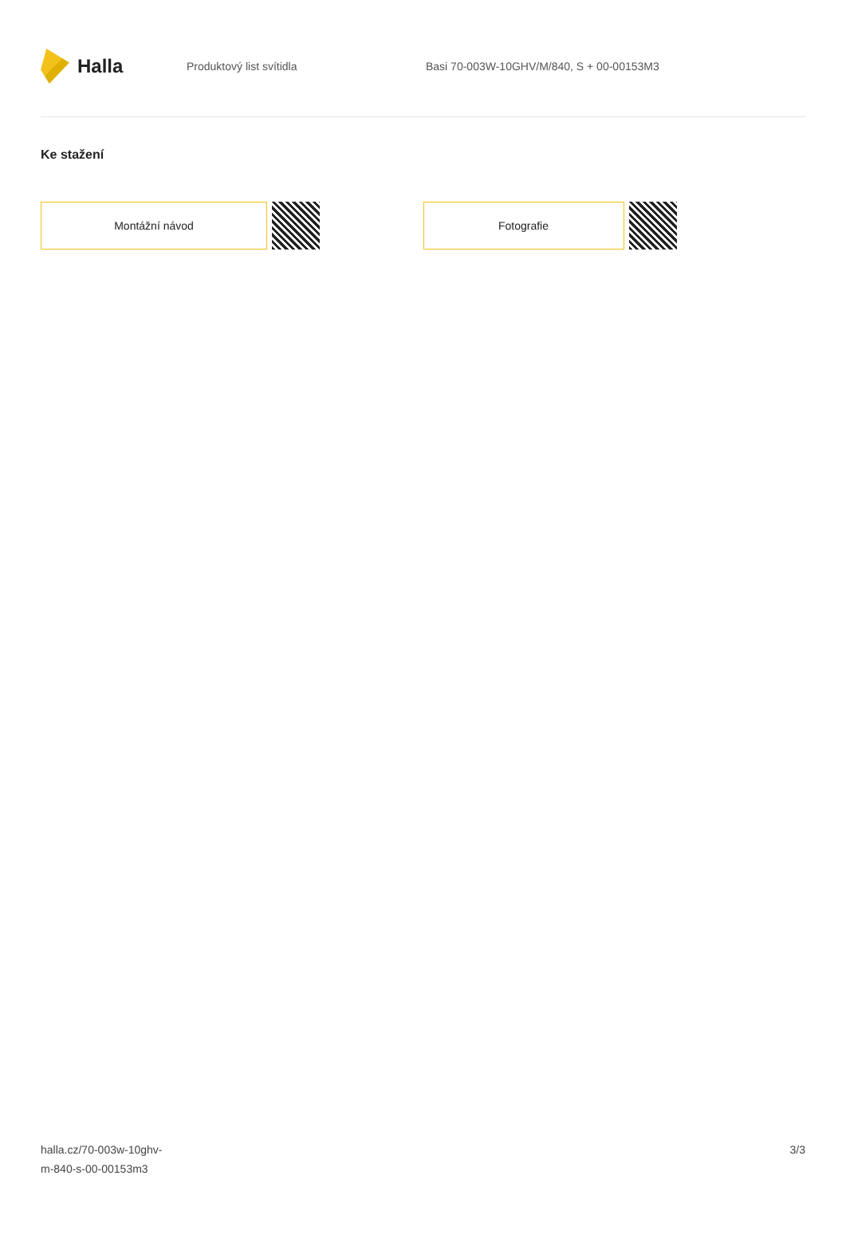Halla
Produktový list svítidla
Basi 70-003W-10GHV/M/840, S + 00-00153M3
Ke stažení
Montážní návod Fotografie
halla.cz/70-003w-10ghv-
m-840-s-00-00153m3
3/3